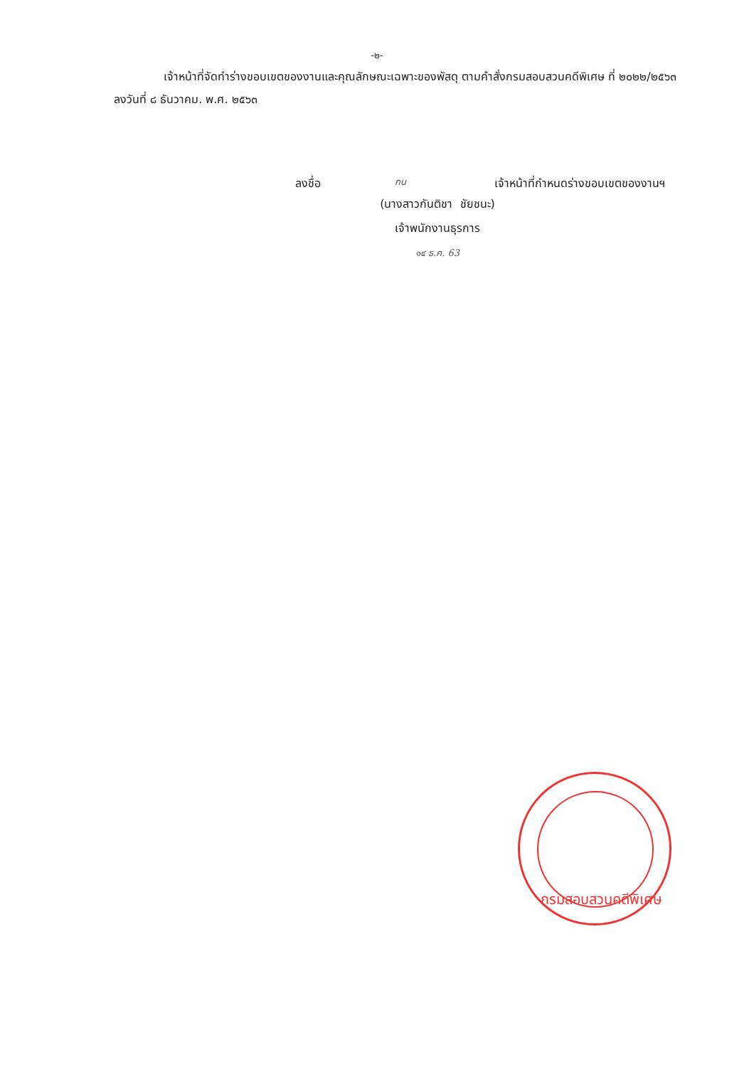-๒-
เจ้าหน้าที่จัดทำร่างขอบเขตของงานและคุณลักษณะเฉพาะของพัสดุ ตามคำสั่งกรมสอบสวนคดีพิเศษ ที่ ๒๐๒๒/๒๕๖๓ ลงวันที่ ๘ ธันวาคม. พ.ศ. ๒๕๖๓
ลงชื่อ กน เจ้าหน้าที่กำหนดร่างขอบเขตของงานฯ
(นางสาวกันติชา ชัยชนะ)
เจ้าพนักงานธุรการ
๑๔ ธ.ค. 63
กรมสอบสวนคดีพิเศษ